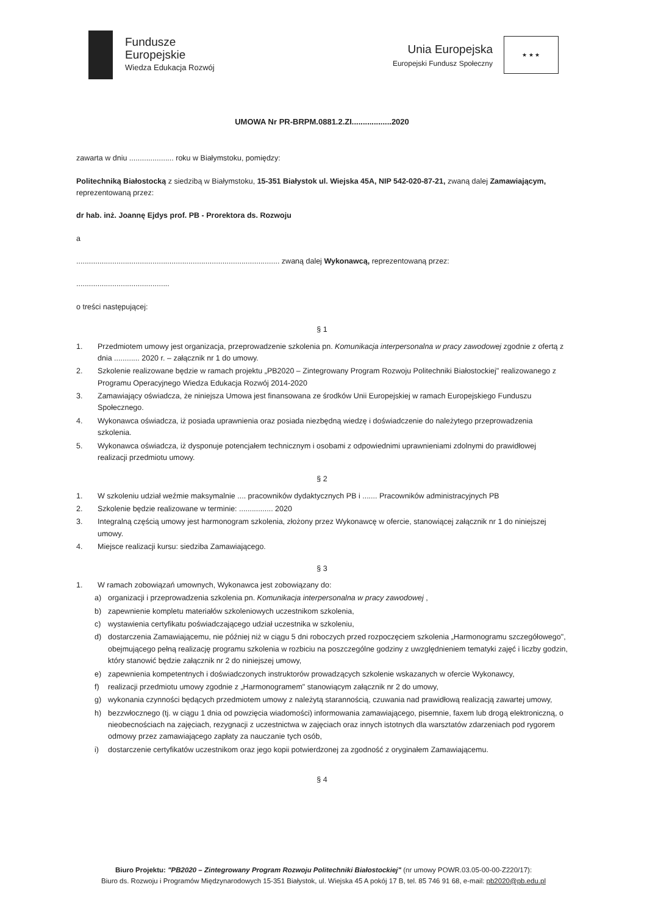Fundusze
Europejskie
Wiedza Edukacja Rozwój
Unia Europejska
Europejski Fundusz Społeczny
★ ★ ★
UMOWA Nr PR-BRPM.0881.2.ZI..................2020
zawarta w dniu ..................... roku w Białymstoku, pomiędzy:
Politechniką Białostocką z siedzibą w Białymstoku, 15-351 Białystok ul. Wiejska 45A, NIP 542-020-87-21, zwaną dalej Zamawiającym, reprezentowaną przez:
dr hab. inż. Joannę Ejdys prof. PB - Prorektora ds. Rozwoju
a
................................................................................................ zwaną dalej Wykonawcą, reprezentowaną przez:
............................................
o treści następującej:
§ 1
1. Przedmiotem umowy jest organizacja, przeprowadzenie szkolenia pn. Komunikacja interpersonalna w pracy zawodowej zgodnie z ofertą z dnia ............ 2020 r. – załącznik nr 1 do umowy.
2. Szkolenie realizowane będzie w ramach projektu „PB2020 – Zintegrowany Program Rozwoju Politechniki Białostockiej" realizowanego z Programu Operacyjnego Wiedza Edukacja Rozwój 2014-2020
3. Zamawiający oświadcza, że niniejsza Umowa jest finansowana ze środków Unii Europejskiej w ramach Europejskiego Funduszu Społecznego.
4. Wykonawca oświadcza, iż posiada uprawnienia oraz posiada niezbędną wiedzę i doświadczenie do należytego przeprowadzenia szkolenia.
5. Wykonawca oświadcza, iż dysponuje potencjałem technicznym i osobami z odpowiednimi uprawnieniami zdolnymi do prawidłowej realizacji przedmiotu umowy.
§ 2
1. W szkoleniu udział weźmie maksymalnie .... pracowników dydaktycznych PB i ....... Pracowników administracyjnych PB
2. Szkolenie będzie realizowane w terminie: ................ 2020
3. Integralną częścią umowy jest harmonogram szkolenia, złożony przez Wykonawcę w ofercie, stanowiącej załącznik nr 1 do niniejszej umowy.
4. Miejsce realizacji kursu: siedziba Zamawiającego.
§ 3
1. W ramach zobowiązań umownych, Wykonawca jest zobowiązany do:
a) organizacji i przeprowadzenia szkolenia pn. Komunikacja interpersonalna w pracy zawodowej ,
b) zapewnienie kompletu materiałów szkoleniowych uczestnikom szkolenia,
c) wystawienia certyfikatu poświadczającego udział uczestnika w szkoleniu,
d) dostarczenia Zamawiającemu, nie później niż w ciągu 5 dni roboczych przed rozpoczęciem szkolenia „Harmonogramu szczegółowego", obejmującego pełną realizację programu szkolenia w rozbiciu na poszczególne godziny z uwzględnieniem tematyki zajęć i liczby godzin, który stanowić będzie załącznik nr 2 do niniejszej umowy,
e) zapewnienia kompetentnych i doświadczonych instruktorów prowadzących szkolenie wskazanych w ofercie Wykonawcy,
f) realizacji przedmiotu umowy zgodnie z „Harmonogramem" stanowiącym załącznik nr 2 do umowy,
g) wykonania czynności będących przedmiotem umowy z należytą starannością, czuwania nad prawidłową realizacją zawartej umowy,
h) bezzwłocznego (tj. w ciągu 1 dnia od powzięcia wiadomości) informowania zamawiającego, pisemnie, faxem lub drogą elektroniczną, o nieobecnościach na zajęciach, rezygnacji z uczestnictwa w zajęciach oraz innych istotnych dla warsztatów zdarzeniach pod rygorem odmowy przez zamawiającego zapłaty za nauczanie tych osób,
i) dostarczenie certyfikatów uczestnikom oraz jego kopii potwierdzonej za zgodność z oryginałem Zamawiającemu.
§ 4
Biuro Projektu: "PB2020 – Zintegrowany Program Rozwoju Politechniki Białostockiej" (nr umowy POWR.03.05-00-00-Z220/17):
Biuro ds. Rozwoju i Programów Międzynarodowych 15-351 Białystok, ul. Wiejska 45 A pokój 17 B, tel. 85 746 91 68, e-mail: pb2020@pb.edu.pl